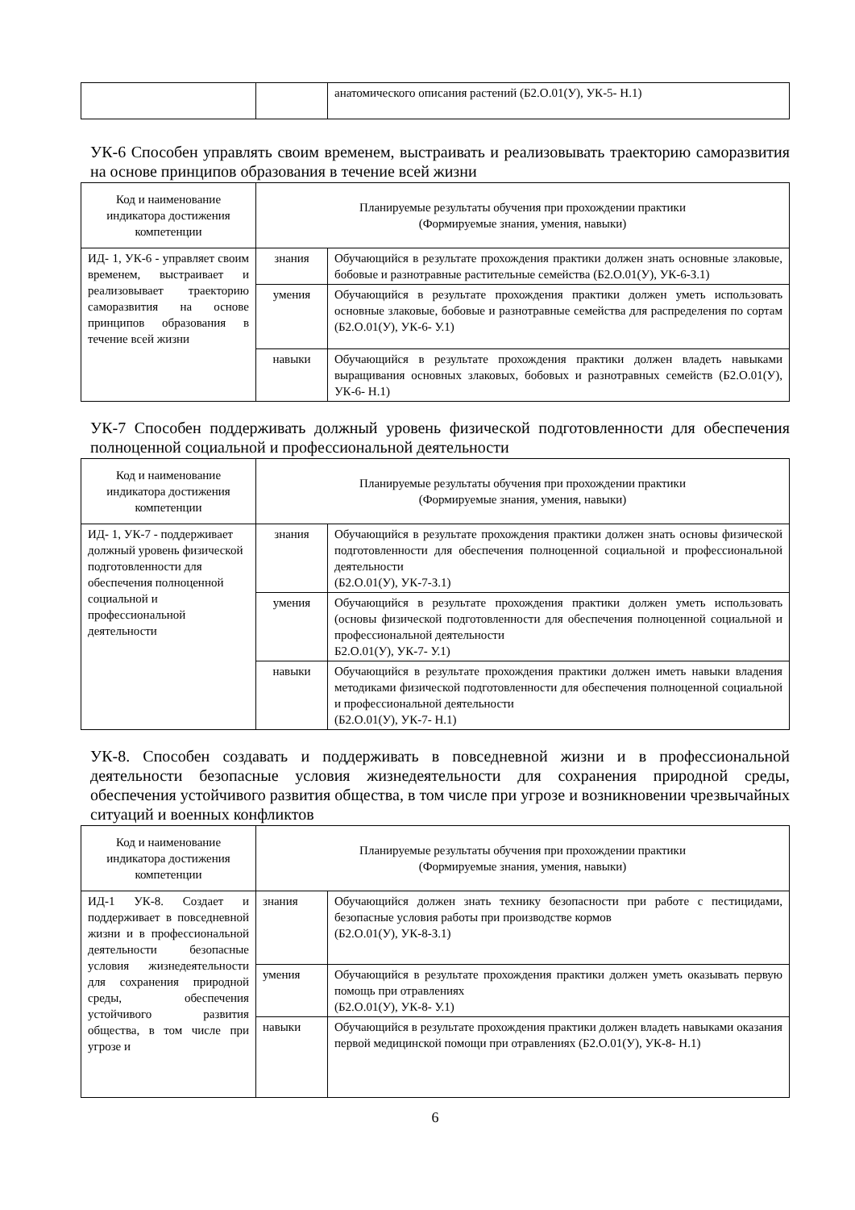| | | анатомического описания растений (Б2.О.01(У), УК-5- Н.1) |
УК-6 Способен управлять своим временем, выстраивать и реализовывать траекторию саморазвития на основе принципов образования в течение всей жизни
| Код и наименование индикатора достижения компетенции | Планируемые результаты обучения при прохождении практики (Формируемые знания, умения, навыки) | |
| ИД- 1, УК-6 - управляет своим временем, выстраивает и реализовывает траекторию саморазвития на основе принципов образования в течение всей жизни | знания | Обучающийся в результате прохождения практики должен знать основные злаковые, бобовые и разнотравные растительные семейства (Б2.О.01(У), УК-6-З.1) |
| | умения | Обучающийся в результате прохождения практики должен уметь использовать основные злаковые, бобовые и разнотравные семейства для распределения по сортам (Б2.О.01(У), УК-6- У.1) |
| | навыки | Обучающийся в результате прохождения практики должен владеть навыками выращивания основных злаковых, бобовых и разнотравных семейств (Б2.О.01(У), УК-6- Н.1) |
УК-7 Способен поддерживать должный уровень физической подготовленности для обеспечения полноценной социальной и профессиональной деятельности
| Код и наименование индикатора достижения компетенции | Планируемые результаты обучения при прохождении практики (Формируемые знания, умения, навыки) | |
| ИД- 1, УК-7 - поддерживает должный уровень физической подготовленности для обеспечения полноценной социальной и профессиональной деятельности | знания | Обучающийся в результате прохождения практики должен знать основы физической подготовленности для обеспечения полноценной социальной и профессиональной деятельности (Б2.О.01(У), УК-7-З.1) |
| | умения | Обучающийся в результате прохождения практики должен уметь использовать (основы физической подготовленности для обеспечения полноценной социальной и профессиональной деятельности Б2.О.01(У), УК-7- У.1) |
| | навыки | Обучающийся в результате прохождения практики должен иметь навыки владения методиками физической подготовленности для обеспечения полноценной социальной и профессиональной деятельности (Б2.О.01(У), УК-7- Н.1) |
УК-8. Способен создавать и поддерживать в повседневной жизни и в профессиональной деятельности безопасные условия жизнедеятельности для сохранения природной среды, обеспечения устойчивого развития общества, в том числе при угрозе и возникновении чрезвычайных ситуаций и военных конфликтов
| Код и наименование индикатора достижения компетенции | Планируемые результаты обучения при прохождении практики (Формируемые знания, умения, навыки) | |
| ИД-1 УК-8. Создает и поддерживает в повседневной жизни и в профессиональной деятельности безопасные условия жизнедеятельности для сохранения природной среды, обеспечения устойчивого развития общества, в том числе при угрозе и | знания | Обучающийся должен знать технику безопасности при работе с пестицидами, безопасные условия работы при производстве кормов (Б2.О.01(У), УК-8-З.1) |
| | умения | Обучающийся в результате прохождения практики должен уметь оказывать первую помощь при отравлениях (Б2.О.01(У), УК-8- У.1) |
| | навыки | Обучающийся в результате прохождения практики должен владеть навыками оказания первой медицинской помощи при отравлениях (Б2.О.01(У), УК-8- Н.1) |
6